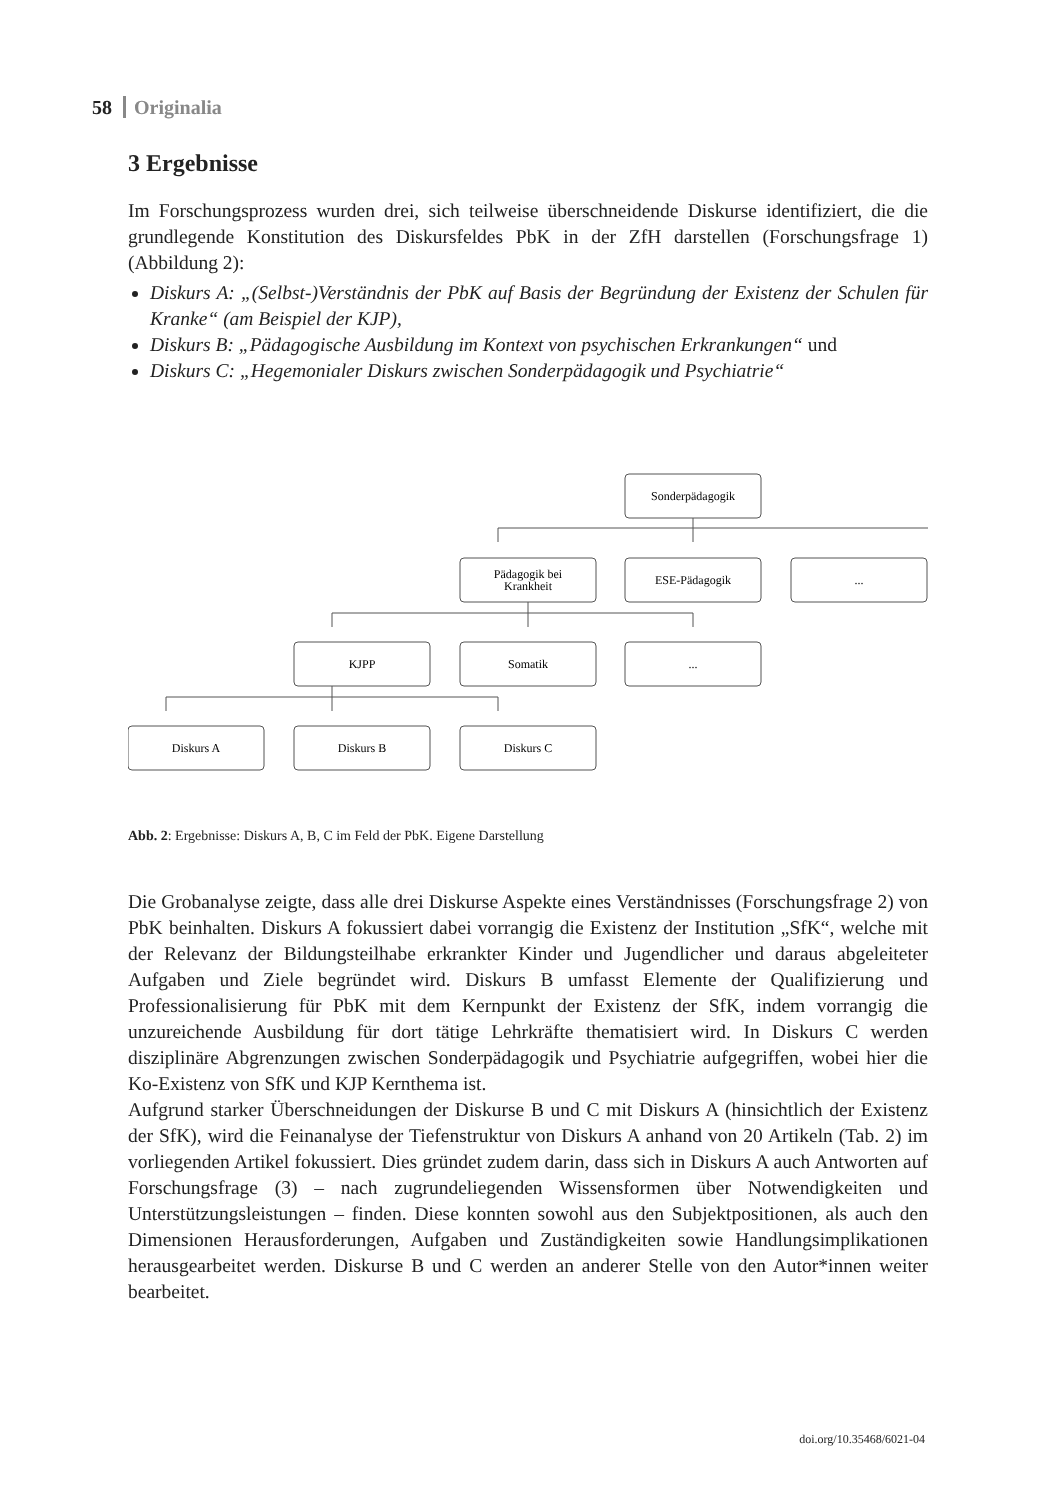58 Originalia
3 Ergebnisse
Im Forschungsprozess wurden drei, sich teilweise überschneidende Diskurse identifiziert, die die grundlegende Konstitution des Diskursfeldes PbK in der ZfH darstellen (Forschungsfrage 1) (Abbildung 2):
Diskurs A: „(Selbst-)Verständnis der PbK auf Basis der Begründung der Existenz der Schulen für Kranke“ (am Beispiel der KJP),
Diskurs B: „Pädagogische Ausbildung im Kontext von psychischen Erkrankungen“ und
Diskurs C: „Hegemonialer Diskurs zwischen Sonderpädagogik und Psychiatrie“
Sonderpädagogik
Pädagogik bei
Krankheit
ESE-Pädagogik
...
KJPP
Somatik
...
Diskurs A
Diskurs B
Diskurs C
Abb. 2: Ergebnisse: Diskurs A, B, C im Feld der PbK. Eigene Darstellung
Die Grobanalyse zeigte, dass alle drei Diskurse Aspekte eines Verständnisses (Forschungsfrage 2) von PbK beinhalten. Diskurs A fokussiert dabei vorrangig die Existenz der Institution „SfK“, welche mit der Relevanz der Bildungsteilhabe erkrankter Kinder und Jugendlicher und daraus abgeleiteter Aufgaben und Ziele begründet wird. Diskurs B umfasst Elemente der Qualifizierung und Professionalisierung für PbK mit dem Kernpunkt der Existenz der SfK, indem vorrangig die unzureichende Ausbildung für dort tätige Lehrkräfte thematisiert wird. In Diskurs C werden disziplinäre Abgrenzungen zwischen Sonderpädagogik und Psychiatrie aufgegriffen, wobei hier die Ko-Existenz von SfK und KJP Kernthema ist.
Aufgrund starker Überschneidungen der Diskurse B und C mit Diskurs A (hinsichtlich der Existenz der SfK), wird die Feinanalyse der Tiefenstruktur von Diskurs A anhand von 20 Artikeln (Tab. 2) im vorliegenden Artikel fokussiert. Dies gründet zudem darin, dass sich in Diskurs A auch Antworten auf Forschungsfrage (3) – nach zugrundeliegenden Wissensformen über Notwendigkeiten und Unterstützungsleistungen – finden. Diese konnten sowohl aus den Subjektpositionen, als auch den Dimensionen Herausforderungen, Aufgaben und Zuständigkeiten sowie Handlungsimplikationen herausgearbeitet werden. Diskurse B und C werden an anderer Stelle von den Autor*innen weiter bearbeitet.
doi.org/10.35468/6021-04